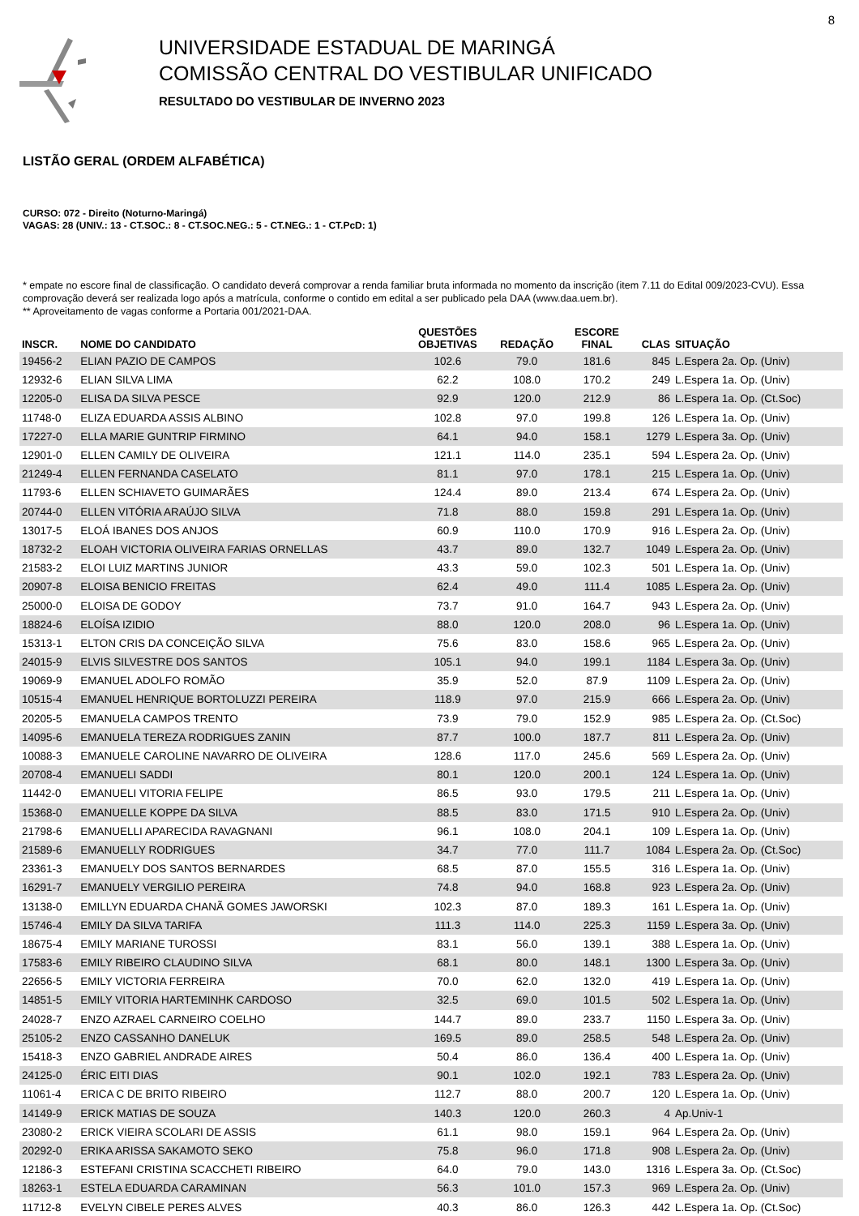8
UNIVERSIDADE ESTADUAL DE MARINGÁ
COMISSÃO CENTRAL DO VESTIBULAR UNIFICADO
RESULTADO DO VESTIBULAR DE INVERNO 2023
LISTÃO GERAL (ORDEM ALFABÉTICA)
CURSO: 072 - Direito (Noturno-Maringá)
VAGAS: 28 (UNIV.: 13 - CT.SOC.: 8 - CT.SOC.NEG.: 5 - CT.NEG.: 1 - CT.PcD: 1)
* empate no escore final de classificação. O candidato deverá comprovar a renda familiar bruta informada no momento da inscrição (item 7.11 do Edital 009/2023-CVU). Essa comprovação deverá ser realizada logo após a matrícula, conforme o contido em edital a ser publicado pela DAA (www.daa.uem.br).
** Aproveitamento de vagas conforme a Portaria 001/2021-DAA.
| INSCR. | NOME DO CANDIDATO | QUESTÕES OBJETIVAS | REDAÇÃO | ESCORE FINAL | CLAS | SITUAÇÃO |
| --- | --- | --- | --- | --- | --- | --- |
| 19456-2 | ELIAN PAZIO DE CAMPOS | 102.6 | 79.0 | 181.6 | 845 | L.Espera 2a. Op. (Univ) |
| 12932-6 | ELIAN SILVA LIMA | 62.2 | 108.0 | 170.2 | 249 | L.Espera 1a. Op. (Univ) |
| 12205-0 | ELISA DA SILVA PESCE | 92.9 | 120.0 | 212.9 | 86 | L.Espera 1a. Op. (Ct.Soc) |
| 11748-0 | ELIZA EDUARDA ASSIS ALBINO | 102.8 | 97.0 | 199.8 | 126 | L.Espera 1a. Op. (Univ) |
| 17227-0 | ELLA MARIE GUNTRIP FIRMINO | 64.1 | 94.0 | 158.1 | 1279 | L.Espera 3a. Op. (Univ) |
| 12901-0 | ELLEN CAMILY DE OLIVEIRA | 121.1 | 114.0 | 235.1 | 594 | L.Espera 2a. Op. (Univ) |
| 21249-4 | ELLEN FERNANDA CASELATO | 81.1 | 97.0 | 178.1 | 215 | L.Espera 1a. Op. (Univ) |
| 11793-6 | ELLEN SCHIAVETO GUIMARÃES | 124.4 | 89.0 | 213.4 | 674 | L.Espera 2a. Op. (Univ) |
| 20744-0 | ELLEN VITÓRIA ARAÚJO SILVA | 71.8 | 88.0 | 159.8 | 291 | L.Espera 1a. Op. (Univ) |
| 13017-5 | ELOÁ IBANES DOS ANJOS | 60.9 | 110.0 | 170.9 | 916 | L.Espera 2a. Op. (Univ) |
| 18732-2 | ELOAH VICTORIA OLIVEIRA FARIAS ORNELLAS | 43.7 | 89.0 | 132.7 | 1049 | L.Espera 2a. Op. (Univ) |
| 21583-2 | ELOI LUIZ MARTINS JUNIOR | 43.3 | 59.0 | 102.3 | 501 | L.Espera 1a. Op. (Univ) |
| 20907-8 | ELOISA BENICIO FREITAS | 62.4 | 49.0 | 111.4 | 1085 | L.Espera 2a. Op. (Univ) |
| 25000-0 | ELOISA DE GODOY | 73.7 | 91.0 | 164.7 | 943 | L.Espera 2a. Op. (Univ) |
| 18824-6 | ELOÍSA IZIDIO | 88.0 | 120.0 | 208.0 | 96 | L.Espera 1a. Op. (Univ) |
| 15313-1 | ELTON CRIS DA CONCEIÇÃO SILVA | 75.6 | 83.0 | 158.6 | 965 | L.Espera 2a. Op. (Univ) |
| 24015-9 | ELVIS SILVESTRE DOS SANTOS | 105.1 | 94.0 | 199.1 | 1184 | L.Espera 3a. Op. (Univ) |
| 19069-9 | EMANUEL ADOLFO ROMÃO | 35.9 | 52.0 | 87.9 | 1109 | L.Espera 2a. Op. (Univ) |
| 10515-4 | EMANUEL HENRIQUE BORTOLUZZI PEREIRA | 118.9 | 97.0 | 215.9 | 666 | L.Espera 2a. Op. (Univ) |
| 20205-5 | EMANUELA CAMPOS TRENTO | 73.9 | 79.0 | 152.9 | 985 | L.Espera 2a. Op. (Ct.Soc) |
| 14095-6 | EMANUELA TEREZA RODRIGUES ZANIN | 87.7 | 100.0 | 187.7 | 811 | L.Espera 2a. Op. (Univ) |
| 10088-3 | EMANUELE CAROLINE NAVARRO DE OLIVEIRA | 128.6 | 117.0 | 245.6 | 569 | L.Espera 2a. Op. (Univ) |
| 20708-4 | EMANUELI SADDI | 80.1 | 120.0 | 200.1 | 124 | L.Espera 1a. Op. (Univ) |
| 11442-0 | EMANUELI VITORIA FELIPE | 86.5 | 93.0 | 179.5 | 211 | L.Espera 1a. Op. (Univ) |
| 15368-0 | EMANUELLE KOPPE DA SILVA | 88.5 | 83.0 | 171.5 | 910 | L.Espera 2a. Op. (Univ) |
| 21798-6 | EMANUELLI APARECIDA RAVAGNANI | 96.1 | 108.0 | 204.1 | 109 | L.Espera 1a. Op. (Univ) |
| 21589-6 | EMANUELLY RODRIGUES | 34.7 | 77.0 | 111.7 | 1084 | L.Espera 2a. Op. (Ct.Soc) |
| 23361-3 | EMANUELY DOS SANTOS BERNARDES | 68.5 | 87.0 | 155.5 | 316 | L.Espera 1a. Op. (Univ) |
| 16291-7 | EMANUELY VERGILIO PEREIRA | 74.8 | 94.0 | 168.8 | 923 | L.Espera 2a. Op. (Univ) |
| 13138-0 | EMILLYN EDUARDA CHANÃ GOMES JAWORSKI | 102.3 | 87.0 | 189.3 | 161 | L.Espera 1a. Op. (Univ) |
| 15746-4 | EMILY DA SILVA TARIFA | 111.3 | 114.0 | 225.3 | 1159 | L.Espera 3a. Op. (Univ) |
| 18675-4 | EMILY MARIANE TUROSSI | 83.1 | 56.0 | 139.1 | 388 | L.Espera 1a. Op. (Univ) |
| 17583-6 | EMILY RIBEIRO CLAUDINO SILVA | 68.1 | 80.0 | 148.1 | 1300 | L.Espera 3a. Op. (Univ) |
| 22656-5 | EMILY VICTORIA FERREIRA | 70.0 | 62.0 | 132.0 | 419 | L.Espera 1a. Op. (Univ) |
| 14851-5 | EMILY VITORIA HARTEMINHK CARDOSO | 32.5 | 69.0 | 101.5 | 502 | L.Espera 1a. Op. (Univ) |
| 24028-7 | ENZO AZRAEL CARNEIRO COELHO | 144.7 | 89.0 | 233.7 | 1150 | L.Espera 3a. Op. (Univ) |
| 25105-2 | ENZO CASSANHO DANELUK | 169.5 | 89.0 | 258.5 | 548 | L.Espera 2a. Op. (Univ) |
| 15418-3 | ENZO GABRIEL ANDRADE AIRES | 50.4 | 86.0 | 136.4 | 400 | L.Espera 1a. Op. (Univ) |
| 24125-0 | ÉRIC EITI DIAS | 90.1 | 102.0 | 192.1 | 783 | L.Espera 2a. Op. (Univ) |
| 11061-4 | ERICA C DE BRITO RIBEIRO | 112.7 | 88.0 | 200.7 | 120 | L.Espera 1a. Op. (Univ) |
| 14149-9 | ERICK MATIAS DE SOUZA | 140.3 | 120.0 | 260.3 | 4 | Ap.Univ-1 |
| 23080-2 | ERICK VIEIRA SCOLARI DE ASSIS | 61.1 | 98.0 | 159.1 | 964 | L.Espera 2a. Op. (Univ) |
| 20292-0 | ERIKA ARISSA SAKAMOTO SEKO | 75.8 | 96.0 | 171.8 | 908 | L.Espera 2a. Op. (Univ) |
| 12186-3 | ESTEFANI CRISTINA SCACCHETI RIBEIRO | 64.0 | 79.0 | 143.0 | 1316 | L.Espera 3a. Op. (Ct.Soc) |
| 18263-1 | ESTELA EDUARDA CARAMINAN | 56.3 | 101.0 | 157.3 | 969 | L.Espera 2a. Op. (Univ) |
| 11712-8 | EVELYN CIBELE PERES ALVES | 40.3 | 86.0 | 126.3 | 442 | L.Espera 1a. Op. (Ct.Soc) |